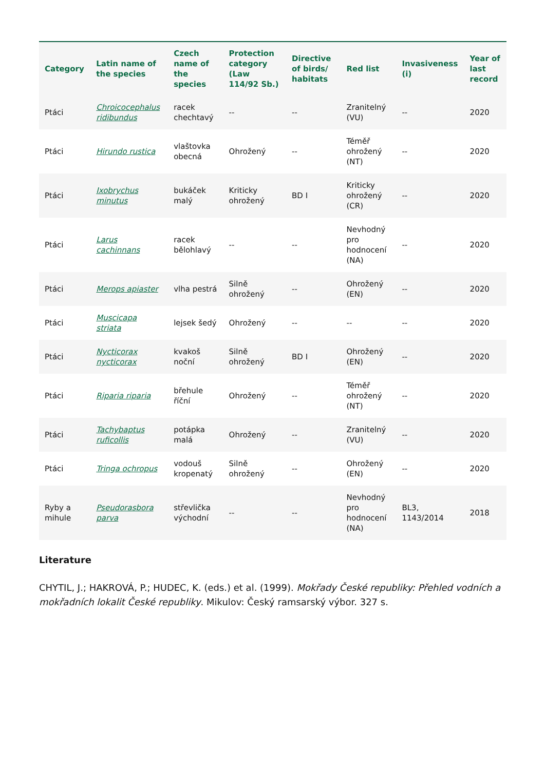| Category | Latin name of the species | Czech name of the species | Protection category (Law 114/92 Sb.) | Directive of birds/ habitats | Red list | Invasiveness (i) | Year of last record |
| --- | --- | --- | --- | --- | --- | --- | --- |
| Ptáci | Chroicocephalus ridibundus | racek chechtavý | -- | -- | Zranitelný (VU) | -- | 2020 |
| Ptáci | Hirundo rustica | vlaštovka obecná | Ohrožený | -- | Téměř ohrožený (NT) | -- | 2020 |
| Ptáci | Ixobrychus minutus | bukáček malý | Kriticky ohrožený | BD I | Kriticky ohrožený (CR) | -- | 2020 |
| Ptáci | Larus cachinnans | racek bělohlavý | -- | -- | Nevhodný pro hodnocení (NA) | -- | 2020 |
| Ptáci | Merops apiaster | vlha pestrá | Silně ohrožený | -- | Ohrožený (EN) | -- | 2020 |
| Ptáci | Muscicapa striata | lejsek šedý | Ohrožený | -- | -- | -- | 2020 |
| Ptáci | Nycticorax nycticorax | kvakoš noční | Silně ohrožený | BD I | Ohrožený (EN) | -- | 2020 |
| Ptáci | Riparia riparia | břehule říční | Ohrožený | -- | Téměř ohrožený (NT) | -- | 2020 |
| Ptáci | Tachybaptus ruficollis | potápka malá | Ohrožený | -- | Zranitelný (VU) | -- | 2020 |
| Ptáci | Tringa ochropus | vodouš kropenatý | Silně ohrožený | -- | Ohrožený (EN) | -- | 2020 |
| Ryby a mihule | Pseudorasbora parva | střevlička východní | -- | -- | Nevhodný pro hodnocení (NA) | BL3, 1143/2014 | 2018 |
Literature
CHYTIL, J.; HAKROVÁ, P.; HUDEC, K. (eds.) et al. (1999). Mokřady České republiky: Přehled vodních a mokřadních lokalit České republiky. Mikulov: Český ramsarský výbor. 327 s.